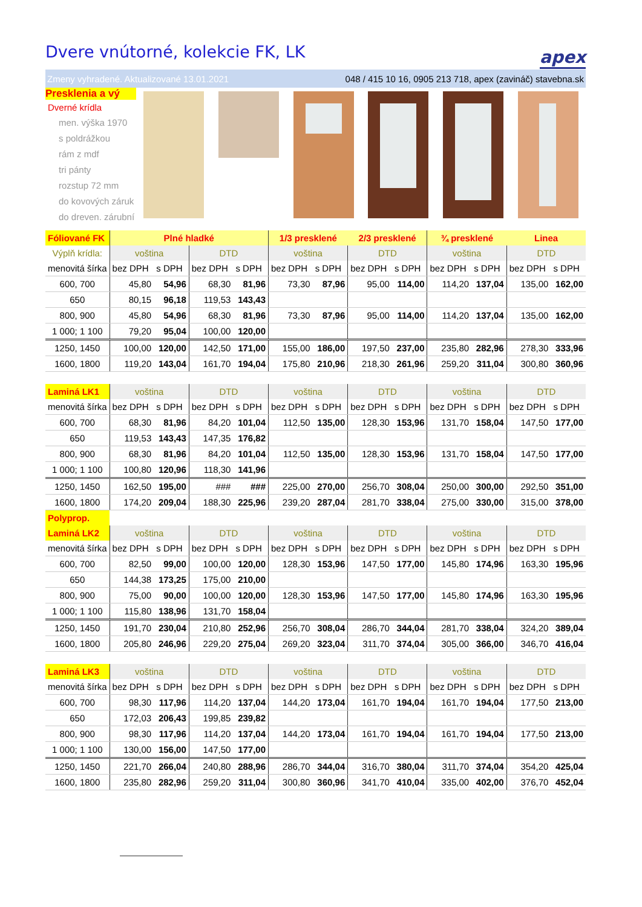Dvere vnútorné, kolekcie FK, LK
apex
Zmeny vyhradené. Aktualizované 13.01.2021 048 / 415 10 16, 0905 213 718, apex (zavináč) stavebna.sk
Presklenia a vý
Dverné krídla
men. výška 1970
s poldrážkou
rám z mdf
tri pánty
rozstup 72 mm
do kovových záruk
do dreven. zárubní
| Fóliované FK | Plné hladké | | | | 1/3 presklené | | 2/3 presklené | | ¾ presklené | | Linea | |
| Výplň krídla: | voština | | DTD | | voština | | DTD | | voština | | DTD | |
| menovitá šírka | bez DPH | s DPH | bez DPH | s DPH | bez DPH | s DPH | bez DPH | s DPH | bez DPH | s DPH | bez DPH | s DPH |
| 600, 700 | 45,80 | 54,96 | 68,30 | 81,96 | 73,30 | 87,96 | 95,00 | 114,00 | 114,20 | 137,04 | 135,00 | 162,00 |
| 650 | 80,15 | 96,18 | 119,53 | 143,43 | | | | | | | | |
| 800, 900 | 45,80 | 54,96 | 68,30 | 81,96 | 73,30 | 87,96 | 95,00 | 114,00 | 114,20 | 137,04 | 135,00 | 162,00 |
| 1 000; 1 100 | 79,20 | 95,04 | 100,00 | 120,00 | | | | | | | | |
| 1250, 1450 | 100,00 | 120,00 | 142,50 | 171,00 | 155,00 | 186,00 | 197,50 | 237,00 | 235,80 | 282,96 | 278,30 | 333,96 |
| 1600, 1800 | 119,20 | 143,04 | 161,70 | 194,04 | 175,80 | 210,96 | 218,30 | 261,96 | 259,20 | 311,04 | 300,80 | 360,96 |
| Laminá LK1 | voština | | DTD | | voština | | DTD | | voština | | DTD | |
| menovitá šírka | bez DPH | s DPH | bez DPH | s DPH | bez DPH | s DPH | bez DPH | s DPH | bez DPH | s DPH | bez DPH | s DPH |
| 600, 700 | 68,30 | 81,96 | 84,20 | 101,04 | 112,50 | 135,00 | 128,30 | 153,96 | 131,70 | 158,04 | 147,50 | 177,00 |
| 650 | 119,53 | 143,43 | 147,35 | 176,82 | | | | | | | | |
| 800, 900 | 68,30 | 81,96 | 84,20 | 101,04 | 112,50 | 135,00 | 128,30 | 153,96 | 131,70 | 158,04 | 147,50 | 177,00 |
| 1 000; 1 100 | 100,80 | 120,96 | 118,30 | 141,96 | | | | | | | | |
| 1250, 1450 | 162,50 | 195,00 | ### | ### | 225,00 | 270,00 | 256,70 | 308,04 | 250,00 | 300,00 | 292,50 | 351,00 |
| 1600, 1800 | 174,20 | 209,04 | 188,30 | 225,96 | 239,20 | 287,04 | 281,70 | 338,04 | 275,00 | 330,00 | 315,00 | 378,00 |
| Polyprop. | | | | | | | | | | | | |
| Laminá LK2 | voština | | DTD | | voština | | DTD | | voština | | DTD | |
| menovitá šírka | bez DPH | s DPH | bez DPH | s DPH | bez DPH | s DPH | bez DPH | s DPH | bez DPH | s DPH | bez DPH | s DPH |
| 600, 700 | 82,50 | 99,00 | 100,00 | 120,00 | 128,30 | 153,96 | 147,50 | 177,00 | 145,80 | 174,96 | 163,30 | 195,96 |
| 650 | 144,38 | 173,25 | 175,00 | 210,00 | | | | | | | | |
| 800, 900 | 75,00 | 90,00 | 100,00 | 120,00 | 128,30 | 153,96 | 147,50 | 177,00 | 145,80 | 174,96 | 163,30 | 195,96 |
| 1 000; 1 100 | 115,80 | 138,96 | 131,70 | 158,04 | | | | | | | | |
| 1250, 1450 | 191,70 | 230,04 | 210,80 | 252,96 | 256,70 | 308,04 | 286,70 | 344,04 | 281,70 | 338,04 | 324,20 | 389,04 |
| 1600, 1800 | 205,80 | 246,96 | 229,20 | 275,04 | 269,20 | 323,04 | 311,70 | 374,04 | 305,00 | 366,00 | 346,70 | 416,04 |
| Laminá LK3 | voština | | DTD | | voština | | DTD | | voština | | DTD | |
| menovitá šírka | bez DPH | s DPH | bez DPH | s DPH | bez DPH | s DPH | bez DPH | s DPH | bez DPH | s DPH | bez DPH | s DPH |
| 600, 700 | 98,30 | 117,96 | 114,20 | 137,04 | 144,20 | 173,04 | 161,70 | 194,04 | 161,70 | 194,04 | 177,50 | 213,00 |
| 650 | 172,03 | 206,43 | 199,85 | 239,82 | | | | | | | | |
| 800, 900 | 98,30 | 117,96 | 114,20 | 137,04 | 144,20 | 173,04 | 161,70 | 194,04 | 161,70 | 194,04 | 177,50 | 213,00 |
| 1 000; 1 100 | 130,00 | 156,00 | 147,50 | 177,00 | | | | | | | | |
| 1250, 1450 | 221,70 | 266,04 | 240,80 | 288,96 | 286,70 | 344,04 | 316,70 | 380,04 | 311,70 | 374,04 | 354,20 | 425,04 |
| 1600, 1800 | 235,80 | 282,96 | 259,20 | 311,04 | 300,80 | 360,96 | 341,70 | 410,04 | 335,00 | 402,00 | 376,70 | 452,04 |